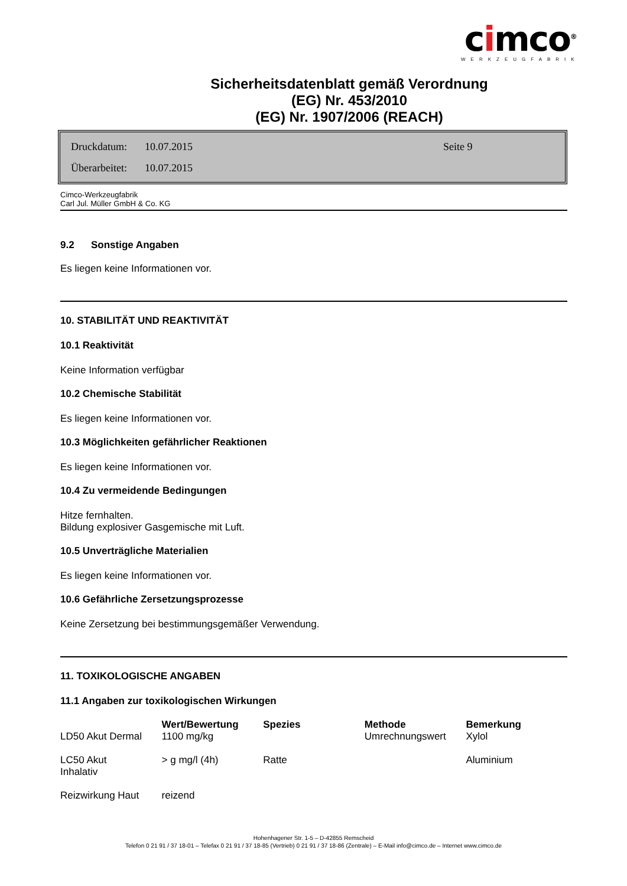cimco<sup>®</sup>
WERKZEUGFABRIK
Sicherheitsdatenblatt gemäß Verordnung
(EG) Nr. 453/2010
(EG) Nr. 1907/2006 (REACH)
Druckdatum: 10.07.2015 Seite 9
Überarbeitet: 10.07.2015
Cimco-Werkzeugfabrik
Carl Jul. Müller GmbH & Co. KG
9.2 Sonstige Angaben
Es liegen keine Informationen vor.
10. STABILITÄT UND REAKTIVITÄT
10.1 Reaktivität
Keine Information verfügbar
10.2 Chemische Stabilität
Es liegen keine Informationen vor.
10.3 Möglichkeiten gefährlicher Reaktionen
Es liegen keine Informationen vor.
10.4 Zu vermeidende Bedingungen
Hitze fernhalten.
Bildung explosiver Gasgemische mit Luft.
10.5 Unverträgliche Materialien
Es liegen keine Informationen vor.
10.6 Gefährliche Zersetzungsprozesse
Keine Zersetzung bei bestimmungsgemäßer Verwendung.
11. TOXIKOLOGISCHE ANGABEN
11.1 Angaben zur toxikologischen Wirkungen
| | Wert/Bewertung | Spezies | Methode | Bemerkung |
| --- | --- | --- | --- | --- |
| LD50 Akut Dermal | 1100 mg/kg | | Umrechnungswert | Xylol |
| LC50 Akut Inhalativ | > g mg/l (4h) | Ratte | | Aluminium |
| Reizwirkung Haut | reizend | | | |
Hohenhagener Str. 1-5 – D-42855 Remscheid
Telefon 0 21 91 / 37 18-01 – Telefax 0 21 91 / 37 18-85 (Vertrieb) 0 21 91 / 37 18-86 (Zentrale) – E-Mail info@cimco.de – Internet www.cimco.de